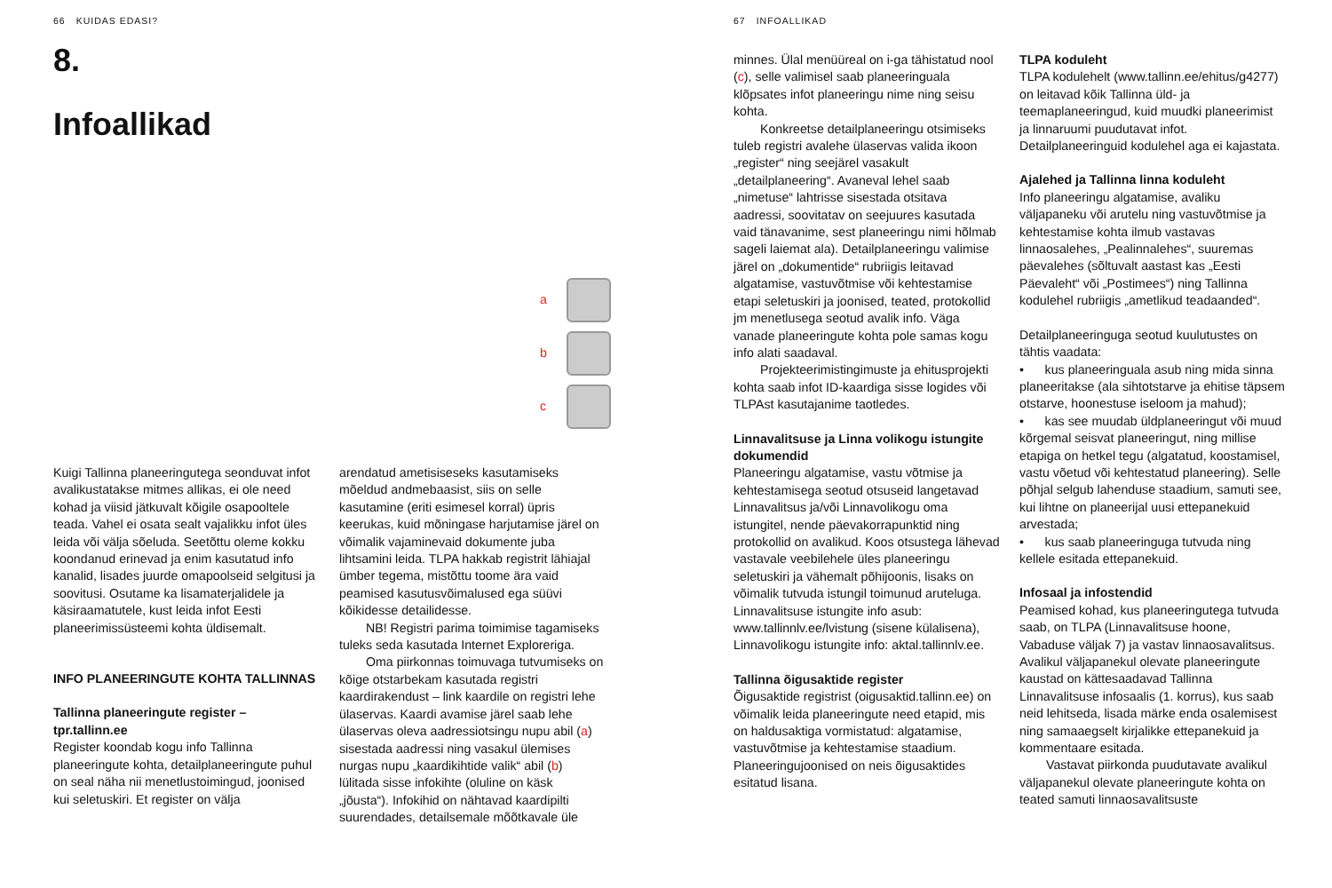66 KUIDAS EDASI?
8.
Infoallikad
a
b
c
Kuigi Tallinna planeeringutega seonduvat infot avalikustatakse mitmes allikas, ei ole need kohad ja viisid jätkuvalt kõigile osapooltele teada. Vahel ei osata sealt vajalikku infot üles leida või välja sõeluda. Seetõttu oleme kokku koondanud erinevad ja enim kasutatud info kanalid, lisades juurde omapoolseid selgitusi ja soovitusi. Osutame ka lisamaterjalidele ja käsiraamatutele, kust leida infot Eesti planeerimissüsteemi kohta üldisemalt.
INFO PLANEERINGUTE KOHTA TALLINNAS
Tallinna planeeringute register – tpr.tallinn.ee
Register koondab kogu info Tallinna planeeringute kohta, detailplaneeringute puhul on seal näha nii menetlustoimingud, joonised kui seletuskiri. Et register on välja
arendatud ametisiseseks kasutamiseks mõeldud andmebaasist, siis on selle kasutamine (eriti esimesel korral) üpris keerukas, kuid mõningase harjutamise järel on võimalik vajaminevaid dokumente juba lihtsamini leida. TLPA hakkab registrit lähiajal ümber tegema, mistõttu toome ära vaid peamised kasutusvõimalused ega süüvi kõikidesse detailidesse.
NB! Registri parima toimimise tagamiseks tuleks seda kasutada Internet Exploreriga.
Oma piirkonnas toimuvaga tutvumiseks on kõige otstarbekam kasutada registri kaardirakendust – link kaardile on registri lehe ülaservas. Kaardi avamise järel saab lehe ülaservas oleva aadressiotsingu nupu abil (a) sisestada aadressi ning vasakul ülemises nurgas nupu „kaardikihtide valik“ abil (b) lülitada sisse infokihte (oluline on käsk „jõusta“). Infokihid on nähtavad kaardipilti suurendades, detailsemale mõõtkavale üle
67 INFOALLIKAD
minnes. Ülal menüüreal on i-ga tähistatud nool (c), selle valimisel saab planeeringuala klõpsates infot planeeringu nime ning seisu kohta.
Konkreetse detailplaneeringu otsimiseks tuleb registri avalehe ülaservas valida ikoon „register“ ning seejärel vasakult „detailplaneering“. Avaneval lehel saab „nimetuse“ lahtrisse sisestada otsitava aadressi, soovitatav on seejuures kasutada vaid tänavanime, sest planeeringu nimi hõlmab sageli laiemat ala). Detailplaneeringu valimise järel on „dokumentide“ rubriigis leitavad algatamise, vastuvõtmise või kehtestamise etapi seletuskiri ja joonised, teated, protokollid jm menetlusega seotud avalik info. Väga vanade planeeringute kohta pole samas kogu info alati saadaval.
Projekteerimistingimuste ja ehitusprojekti kohta saab infot ID-kaardiga sisse logides või TLPAst kasutajanime taotledes.
Linnavalitsuse ja Linna volikogu istungite dokumendid
Planeeringu algatamise, vastu võtmise ja kehtestamisega seotud otsuseid langetavad Linnavalitsus ja/või Linnavolikogu oma istungitel, nende päevakorrapunktid ning protokollid on avalikud. Koos otsustega lähevad vastavale veebilehele üles planeeringu seletuskiri ja vähemalt põhijoonis, lisaks on võimalik tutvuda istungil toimunud aruteluga. Linnavalitsuse istungite info asub: www.tallinnlv.ee/lvistung (sisene külalisena), Linnavolikogu istungite info: aktal.tallinnlv.ee.
Tallinna õigusaktide register
Õigusaktide registrist (oigusaktid.tallinn.ee) on võimalik leida planeeringute need etapid, mis on haldusaktiga vormistatud: algatamise, vastuvõtmise ja kehtestamise staadium. Planeeringujoonised on neis õigusaktides esitatud lisana.
TLPA koduleht
TLPA kodulehelt (www.tallinn.ee/ehitus/g4277) on leitavad kõik Tallinna üld- ja teemaplaneeringud, kuid muudki planeerimist ja linnaruumi puudutavat infot. Detailplaneeringuid kodulehel aga ei kajastata.
Ajalehed ja Tallinna linna koduleht
Info planeeringu algatamise, avaliku väljapaneku või arutelu ning vastuvõtmise ja kehtestamise kohta ilmub vastavas linnaosalehes, „Pealinnalehes“, suuremas päevalehes (sõltuvalt aastast kas „Eesti Päevaleht“ või „Postimees“) ning Tallinna kodulehel rubriigis „ametlikud teadaanded“.
Detailplaneeringuga seotud kuulutustes on tähtis vaadata:
• kus planeeringuala asub ning mida sinna planeeritakse (ala sihtotstarve ja ehitise täpsem otstarve, hoonestuse iseloom ja mahud);
• kas see muudab üldplaneeringut või muud kõrgemal seisvat planeeringut, ning millise etapiga on hetkel tegu (algatatud, koostamisel, vastu võetud või kehtestatud planeering). Selle põhjal selgub lahenduse staadium, samuti see, kui lihtne on planeerijal uusi ettepanekuid arvestada;
• kus saab planeeringuga tutvuda ning kellele esitada ettepanekuid.
Infosaal ja infostendid
Peamised kohad, kus planeeringutega tutvuda saab, on TLPA (Linnavalitsuse hoone, Vabaduse väljak 7) ja vastav linnaosavalitsus. Avalikul väljapanekul olevate planeeringute kaustad on kättesaadavad Tallinna Linnavalitsuse infosaalis (1. korrus), kus saab neid lehitseda, lisada märke enda osalemisest ning samaaegselt kirjalikke ettepanekuid ja kommentaare esitada.
Vastavat piirkonda puudutavate avalikul väljapanekul olevate planeeringute kohta on teated samuti linnaosavalitsuste